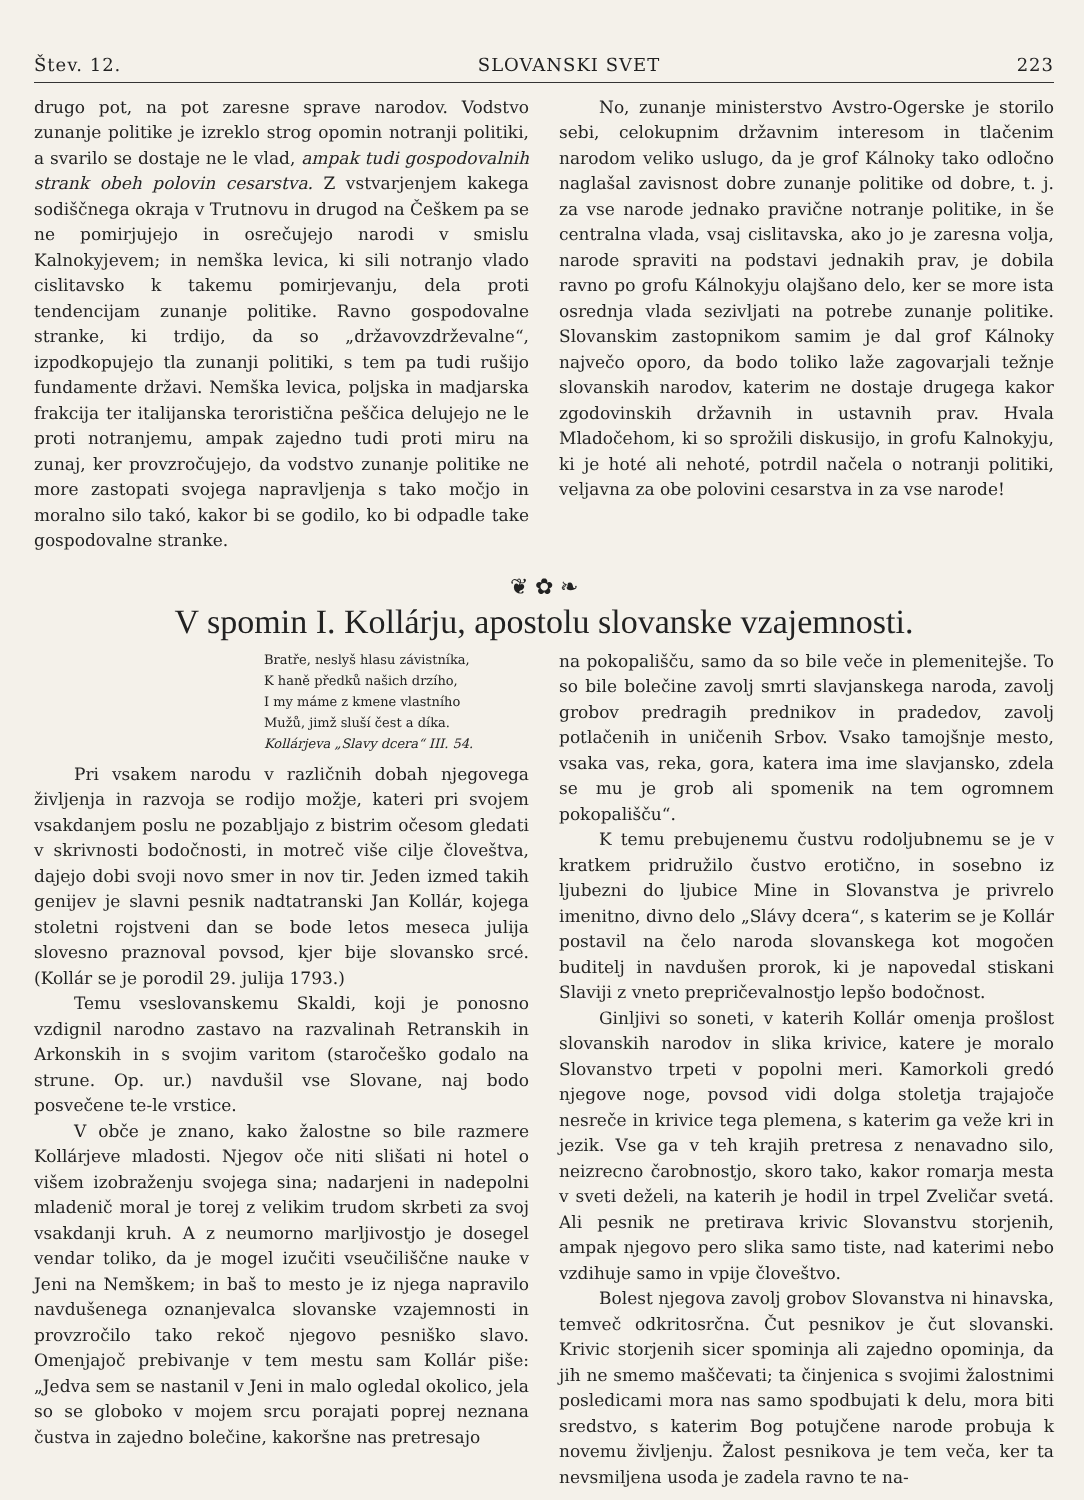Štev. 12. SLOVANSKI SVET 223
drugo pot, na pot zaresne sprave narodov. Vodstvo zunanje politike je izreklo strog opomin notranji politiki, a svarilo se dostaje ne le vlad, ampak tudi gospodovalnih strank obeh polovin cesarstva. Z vstvarjenjem kakega sodiščnega okraja v Trutnovu in drugod na Češkem pa se ne pomirjujejo in osrečujejo narodi v smislu Kalnokyjevem; in nemška levica, ki sili notranjo vlado cislitavsko k takemu pomirjevanju, dela proti tendencijam zunanje politike. Ravno gospodovalne stranke, ki trdijo, da so „državovzdrževalne“, izpodkopujejo tla zunanji politiki, s tem pa tudi rušijo fundamente državi. Nemška levica, poljska in madjarska frakcija ter italijanska teroristična peščica delujejo ne le proti notranjemu, ampak zajedno tudi proti miru na zunaj, ker provzročujejo, da vodstvo zunanje politike ne more zastopati svojega napravljenja s tako močjo in moralno silo takó, kakor bi se godilo, ko bi odpadle take gospodovalne stranke.
No, zunanje ministerstvo Avstro-Ogerske je storilo sebi, celokupnim državnim interesom in tlačenim narodom veliko uslugo, da je grof Kálnoky tako odločno naglašal zavisnost dobre zunanje politike od dobre, t. j. za vse narode jednako pravične notranje politike, in še centralna vlada, vsaj cislitavska, ako jo je zaresna volja, narode spraviti na podstavi jednakih prav, je dobila ravno po grofu Kálnokyju olajšano delo, ker se more ista osrednja vlada sezivljati na potrebe zunanje politike. Slovanskim zastopnikom samim je dal grof Kálnoky največo oporo, da bodo toliko laže zagovarjali težnje slovanskih narodov, katerim ne dostaje drugega kakor zgodovinskih državnih in ustavnih prav. Hvala Mladočehom, ki so sprožili diskusijo, in grofu Kalnokyju, ki je hoté ali nehoté, potrdil načela o notranji politiki, veljavna za obe polovini cesarstva in za vse narode!
❦ ✿ ❧
V spomin I. Kollárju, apostolu slovanske vzajemnosti.
Bratře, neslyš hlasu závistníka,
K haně předků našich drzího,
I my máme z kmene vlastního
Mužů, jimž sluší čest a díka.
Kollárjeva „Slavy dcera“ III. 54.
Pri vsakem narodu v različnih dobah njegovega življenja in razvoja se rodijo možje, kateri pri svojem vsakdanjem poslu ne pozabljajo z bistrim očesom gledati v skrivnosti bodočnosti, in motreč više cilje človeštva, dajejo dobi svoji novo smer in nov tir. Jeden izmed takih genijev je slavni pesnik nadtatranski Jan Kollár, kojega stoletni rojstveni dan se bode letos meseca julija slovesno praznoval povsod, kjer bije slovansko srcé. (Kollár se je porodil 29. julija 1793.)
Temu vseslovanskemu Skaldi, koji je ponosno vzdignil narodno zastavo na razvalinah Retranskih in Arkonskih in s svojim varitom (staročeško godalo na strune. Op. ur.) navdušil vse Slovane, naj bodo posvečene te-le vrstice.
V obče je znano, kako žalostne so bile razmere Kollárjeve mladosti. Njegov oče niti slišati ni hotel o višem izobraženju svojega sina; nadarjeni in nadepolni mladenič moral je torej z velikim trudom skrbeti za svoj vsakdanji kruh. A z neumorno marljivostjo je dosegel vendar toliko, da je mogel izučiti vseučiliščne nauke v Jeni na Nemškem; in baš to mesto je iz njega napravilo navdušenega oznanjevalca slovanske vzajemnosti in provzročilo tako rekoč njegovo pesniško slavo. Omenjajoč prebivanje v tem mestu sam Kollár piše: „Jedva sem se nastanil v Jeni in malo ogledal okolico, jela so se globoko v mojem srcu porajati poprej neznana čustva in zajedno bolečine, kakoršne nas pretresajo
na pokopališču, samo da so bile veče in plemenitejše. To so bile bolečine zavolj smrti slavjanskega naroda, zavolj grobov predragih prednikov in pradedov, zavolj potlačenih in uničenih Srbov. Vsako tamojšnje mesto, vsaka vas, reka, gora, katera ima ime slavjansko, zdela se mu je grob ali spomenik na tem ogromnem pokopališču“.
K temu prebujenemu čustvu rodoljubnemu se je v kratkem pridružilo čustvo erotično, in sosebno iz ljubezni do ljubice Mine in Slovanstva je privrelo imenitno, divno delo „Slávy dcera“, s katerim se je Kollár postavil na čelo naroda slovanskega kot mogočen buditelj in navdušen prorok, ki je napovedal stiskani Slaviji z vneto prepričevalnostjo lepšo bodočnost.
Ginljivi so soneti, v katerih Kollár omenja prošlost slovanskih narodov in slika krivice, katere je moralo Slovanstvo trpeti v popolni meri. Kamorkoli gredó njegove noge, povsod vidi dolga stoletja trajajoče nesreče in krivice tega plemena, s katerim ga veže kri in jezik. Vse ga v teh krajih pretresa z nenavadno silo, neizrecno čarobnostjo, skoro tako, kakor romarja mesta v sveti deželi, na katerih je hodil in trpel Zveličar svetá. Ali pesnik ne pretirava krivic Slovanstvu storjenih, ampak njegovo pero slika samo tiste, nad katerimi nebo vzdihuje samo in vpije človeštvo.
Bolest njegova zavolj grobov Slovanstva ni hinavska, temveč odkritosrčna. Čut pesnikov je čut slovanski. Krivic storjenih sicer spominja ali zajedno opominja, da jih ne smemo maščevati; ta činjenica s svojimi žalostnimi posledicami mora nas samo spodbujati k delu, mora biti sredstvo, s katerim Bog potujčene narode probuja k novemu življenju. Žalost pesnikova je tem veča, ker ta nevsmiljena usoda je zadela ravno te na-